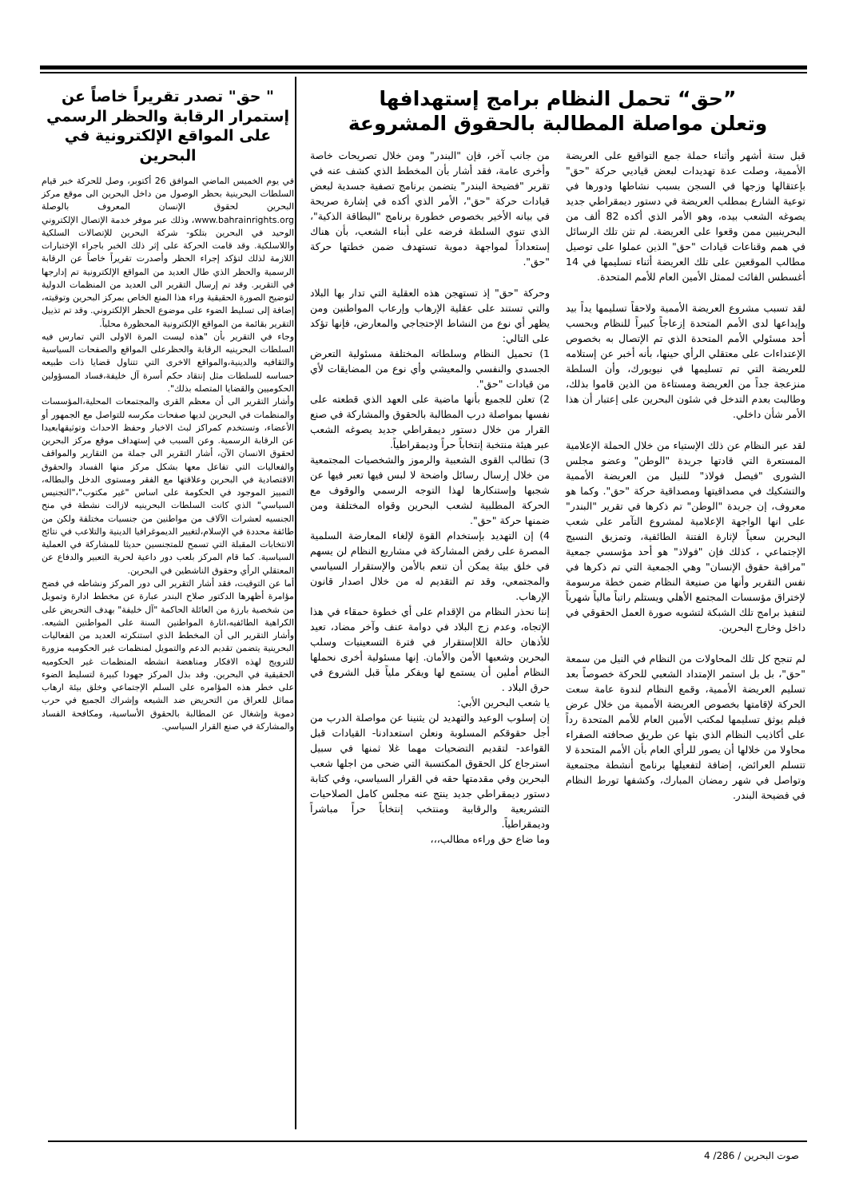”حق“ تحمل النظام برامج إستهدافها
وتعلن مواصلة المطالبة بالحقوق المشروعة
قبل ستة أشهر وأثناء حملة جمع التواقيع على العريضة الأممية، وصلت عدة تهديدات لبعض قياديي حركة "حق" بإعتقالها وزجها في السجن بسبب نشاطها ودورها في توعية الشارع بمطلب العريضة في دستور ديمقراطي جديد يصوغه الشعب بيده، وهو الأمر الذي أكده 82 ألف من البحرينيين ممن وقعوا على العريضة. لم تثن تلك الرسائل في همم وقناعات قيادات "حق" الذين عملوا على توصيل مطالب الموقعين على تلك العريضة أثناء تسليمها في 14 أغسطس الفائت لممثل الأمين العام للأمم المتحدة.
لقد تسبب مشروع العريضة الأممية ولاحقاً تسليمها يداً بيد وإيداعها لدى الأمم المتحدة إزعاجاً كبيراً للنظام وبحسب أحد مسئولي الأمم المتحدة الذي تم الإتصال به بخصوص الإعتداءات على معتقلي الرأي حينها، بأنه أخبر عن إستلامه للعريضة التي تم تسليمها في نيويورك، وأن السلطة منزعجة جداً من العريضة ومستاءة من الذين قاموا بذلك، وطالبت بعدم التدخل في شئون البحرين على إعتبار أن هذا الأمر شأن داخلي.
لقد عبر النظام عن ذلك الإستياء من خلال الحملة الإعلامية المستعرة التي قادتها جريدة "الوطن" وعضو مجلس الشورى "فيصل فولاذ" للنيل من العريضة الأممية والتشكيك في مصداقيتها ومصداقية حركة "حق". وكما هو معروف، إن جريدة "الوطن" تم ذكرها في تقرير "البندر" على انها الواجهة الإعلامية لمشروع التآمر على شعب البحرين سعياً لإثارة الفتنة الطائفية، وتمزيق النسيج الإجتماعي ، كذلك فإن "فولاذ" هو أحد مؤسسي جمعية "مراقبة حقوق الإنسان" وهي الجمعية التي تم ذكرها في نفس التقرير وأنها من صنيعة النظام ضمن خطة مرسومة لإختراق مؤسسات المجتمع الأهلي ويستلم راتباً مالياً شهرياً لتنفيذ برامج تلك الشبكة لتشويه صورة العمل الحقوقي في داخل وخارج البحرين.
لم تنجح كل تلك المحاولات من النظام في النيل من سمعة "حق"، بل بل استمر الإمتداد الشعبي للحركة خصوصاً بعد تسليم العريضة الأممية، وقمع النظام لندوة عامة سعت الحركة لإقامتها بخصوص العريضة الأممية من خلال عرض فيلم يوثق تسليمها لمكتب الأمين العام للأمم المتحدة رداً على أكاذيب النظام الذي بثها عن طريق صحافته الصفراء محاولا من خلالها أن يصور للرأي العام بأن الأمم المتحدة لا تتسلم العرائض، إضافة لتفعيلها برنامج أنشطة مجتمعية وتواصل في شهر رمضان المبارك، وكشفها تورط النظام في فضيحة البندر.
من جانب آخر، فإن "البندر" ومن خلال تصريحات خاصة وأخرى عامة، فقد أشار بأن المخطط الذي كشف عنه في تقرير "فضيحة البندر" يتضمن برنامج تصفية جسدية لبعض قيادات حركة "حق"، الأمر الذي أكده في إشارة صريحة في بيانه الأخير بخصوص خطورة برنامج "البطاقة الذكية"، الذي تنوي السلطة فرضه على أبناء الشعب، بأن هناك إستعداداً لمواجهة دموية تستهدف ضمن خطتها حركة "حق".
وحركة "حق" إذ تستهجن هذه العقلية التي تدار بها البلاد والتي تستند على عقلية الإرهاب وإرعاب المواطنين ومن يظهر أي نوع من النشاط الإحتجاجي والمعارض، فإنها تؤكد على التالي:
1) تحميل النظام وسلطاته المختلفة مسئولية التعرض الجسدي والنفسي والمعيشي وأي نوع من المضايقات لأي من قيادات "حق".
2) تعلن للجميع بأنها ماضية على العهد الذي قطعته على نفسها بمواصلة درب المطالبة بالحقوق والمشاركة في صنع القرار من خلال دستور ديمقراطي جديد يصوغه الشعب عبر هيئة منتخبة إنتخاباً حراً وديمقراطياً.
3) تطالب القوى الشعبية والرموز والشخصيات المجتمعية من خلال إرسال رسائل واضحة لا لبس فيها تعبر فيها عن شجبها وإستنكارها لهذا التوجه الرسمي والوقوف مع الحركة المطلبية لشعب البحرين وقواه المختلفة ومن ضمنها حركة "حق".
4) إن التهديد بإستخدام القوة لإلغاء المعارضة السلمية المصرة على رفض المشاركة في مشاريع النظام لن يسهم في خلق بيئة يمكن أن تنعم بالأمن والإستقرار السياسي والمجتمعي، وقد تم التقديم له من خلال اصدار قانون الإرهاب.
إننا نحذر النظام من الإقدام على أي خطوة حمقاء في هذا الإتجاه، وعدم زج البلاد في دوامة عنف وآخر مضاد، تعيد للأذهان حالة اللاإستقرار في فترة التسعينيات وسلب البحرين وشعبها الأمن والأمان. إنها مسئولية أخرى نحملها النظام أملين أن يستمع لها ويفكر ملياً قبل الشروع في حرق البلاد .
يا شعب البحرين الأبي:
إن إسلوب الوعيد والتهديد لن يثنينا عن مواصلة الدرب من أجل حقوقكم المسلوبة ونعلن استعدادنا- القيادات قبل القواعد- لتقديم التضحيات مهما غلا ثمنها في سبيل استرجاع كل الحقوق المكتسبة التي ضحى من اجلها شعب البحرين وفي مقدمتها حقه في القرار السياسي، وفي كتابة دستور ديمقراطي جديد ينتج عنه مجلس كامل الصلاحيات التشريعية والرقابية ومنتخب إنتخاباً حراً مباشراً وديمقراطياً.
وما ضاع حق وراءه مطالب،،،
" حق" تصدر تقريراً خاصاً عن إستمرار الرقابة والحظر الرسمي على المواقع الإلكترونية في البحرين
في يوم الخميس الماضي الموافق 26 أكتوبر، وصل للحركة خبر قيام السلطات البحرينية بحظر الوصول من داخل البحرين الى موقع مركز البحرين لحقوق الإنسان المعروف بالوصلة www.bahrainrights.org، وذلك عبر موفر خدمة الإتصال الإلكتروني الوحيد في البحرين بتلكو- شركة البحرين للإتصالات السلكية واللاسلكية. وقد قامت الحركة على إثر ذلك الخبر باجراء الإختبارات اللازمة لذلك لتؤكد إجراء الحظر وأصدرت تقريراً خاصاً عن الرقابة الرسمية والحظر الذي طال العديد من المواقع الإلكترونية تم إدارجها في التقرير. وقد تم إرسال التقرير الى العديد من المنظمات الدولية لتوضيح الصورة الحقيقية وراء هذا المنع الخاص بمركز البحرين وتوقيته، إضافة إلى تسليط الضوء على موضوع الحظر الإلكتروني. وقد تم تذييل التقرير بقائمة من المواقع الإلكترونية المحظورة محلياً.
وجاء في التقرير بأن "هذه ليست المرة الاولى التي تمارس فيه السلطات البحرينيه الرقابة والحظرعلى المواقع والصفحات السياسية والثقافيه والدينية،والمواقع الاخرى التي تتناول قضايا ذات طبيعه حساسه للسلطات مثل إنتقاد حكم أسرة آل خليفة،فساد المسؤولين الحكوميين والقضايا المتصله بذلك".
وأشار التقرير الى أن معظم القرى والمجتمعات المحلية،المؤسسات والمنظمات في البحرين لديها صفحات مكرسه للتواصل مع الجمهور أو الأعضاء، وتستخدم كمراكز لبث الاخبار وحفظ الاحداث وتوثيقهابعيدا عن الرقابة الرسمية. وعن السبب في إستهداف موقع مركز البحرين لحقوق الانسان الآن، أشار التقرير الى جملة من التقارير والمواقف والفعاليات التي تفاعل معها بشكل مركز منها الفساد والحقوق الاقتصادية في البحرين وعلاقتها مع الفقر ومستوى الدخل والبطاله، التمييز الموجود في الحكومة على اساس "غير مكتوب"،"التجنيس السياسي" الذي كانت السلطات البحرينيه لازالت نشطة في منح الجنسيه لعشرات الآلاف من مواطنين من جنسيات مختلفة ولكن من طائفة محددة في الإسلام،لتغيير الديموغرافيا الدينية والتلاعب في نتائج الانتخابات المقبلة التي تسمح للمتجنسين حديثا للمشاركة في العملية السياسية. كما قام المركز بلعب دور داعية لحرية التعبير والدفاع عن المعتقلي الرأي وحقوق الناشطين في البحرين.
أما عن التوقيت، فقد أشار التقرير الى دور المركز ونشاطه في فضح مؤامرة أظهرها الدكتور صلاح البندر عبارة عن مخطط ادارة وتمويل من شخصية بارزة من العائلة الحاكمة "آل خليفة" بهدف التحريض على الكراهية الطائفيه،اثارة المواطنين السنة على المواطنين الشيعه. وأشار التقرير الى أن المخطط الذي استنكرته العديد من الفعاليات البحرينية يتضمن تقديم الدعم والتمويل لمنظمات غير الحكوميه مزورة للترويج لهذه الافكار ومناهضة انشطه المنظمات غير الحكوميه الحقيقية في البحرين. وقد بذل المركز جهودا كبيرة لتسليط الضوء على خطر هذه المؤامره على السلم الإجتماعي وخلق بيئة ارهاب مماثل للعراق من التحريض ضد الشيعه وإشراك الجميع في حرب دموية وإشغال عن المطالبة بالحقوق الأساسية، ومكافحة الفساد والمشاركة في صنع القرار السياسي.
صوت البحرين / 286/ 4